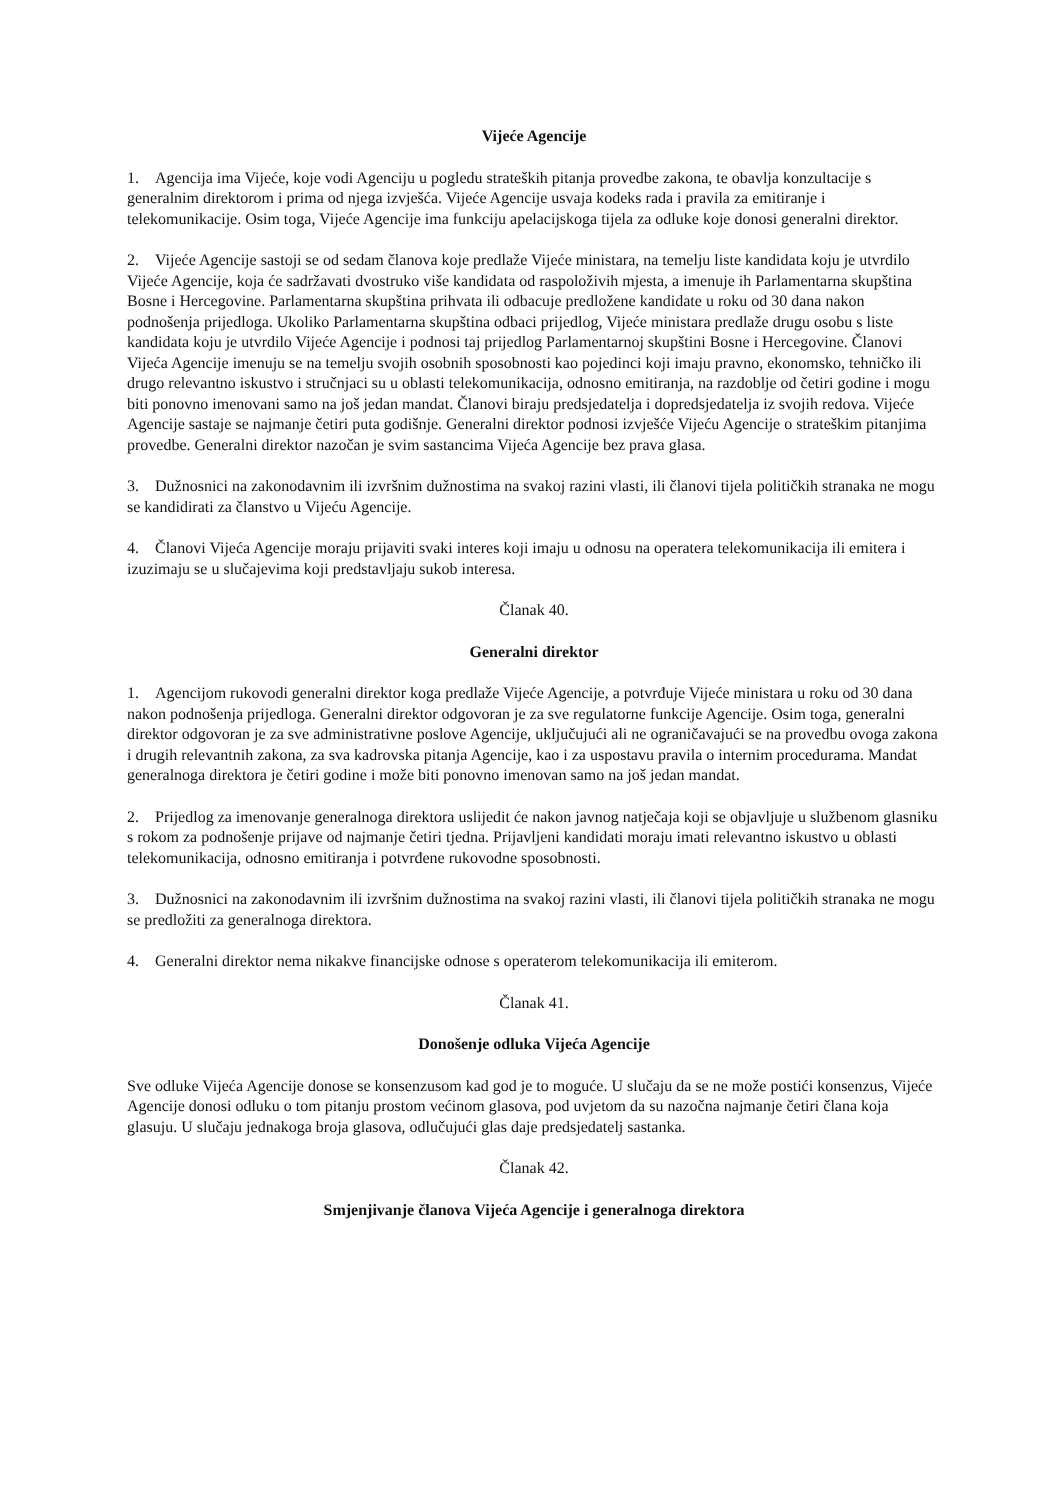Vijeće Agencije
1. Agencija ima Vijeće, koje vodi Agenciju u pogledu strateških pitanja provedbe zakona, te obavlja konzultacije s generalnim direktorom i prima od njega izvješća. Vijeće Agencije usvaja kodeks rada i pravila za emitiranje i telekomunikacije. Osim toga, Vijeće Agencije ima funkciju apelacijskoga tijela za odluke koje donosi generalni direktor.
2. Vijeće Agencije sastoji se od sedam članova koje predlaže Vijeće ministara, na temelju liste kandidata koju je utvrdilo Vijeće Agencije, koja će sadržavati dvostruko više kandidata od raspoloživih mjesta, a imenuje ih Parlamentarna skupština Bosne i Hercegovine. Parlamentarna skupština prihvata ili odbacuje predložene kandidate u roku od 30 dana nakon podnošenja prijedloga. Ukoliko Parlamentarna skupština odbaci prijedlog, Vijeće ministara predlaže drugu osobu s liste kandidata koju je utvrdilo Vijeće Agencije i podnosi taj prijedlog Parlamentarnoj skupštini Bosne i Hercegovine. Članovi Vijeća Agencije imenuju se na temelju svojih osobnih sposobnosti kao pojedinci koji imaju pravno, ekonomsko, tehničko ili drugo relevantno iskustvo i stručnjaci su u oblasti telekomunikacija, odnosno emitiranja, na razdoblje od četiri godine i mogu biti ponovno imenovani samo na još jedan mandat. Članovi biraju predsjedatelja i dopredsjedatelja iz svojih redova. Vijeće Agencije sastaje se najmanje četiri puta godišnje. Generalni direktor podnosi izvješće Vijeću Agencije o strateškim pitanjima provedbe. Generalni direktor nazočan je svim sastancima Vijeća Agencije bez prava glasa.
3. Dužnosnici na zakonodavnim ili izvršnim dužnostima na svakoj razini vlasti, ili članovi tijela političkih stranaka ne mogu se kandidirati za članstvo u Vijeću Agencije.
4. Članovi Vijeća Agencije moraju prijaviti svaki interes koji imaju u odnosu na operatera telekomunikacija ili emitera i izuzimaju se u slučajevima koji predstavljaju sukob interesa.
Članak 40.
Generalni direktor
1. Agencijom rukovodi generalni direktor koga predlaže Vijeće Agencije, a potvrđuje Vijeće ministara u roku od 30 dana nakon podnošenja prijedloga. Generalni direktor odgovoran je za sve regulatorne funkcije Agencije. Osim toga, generalni direktor odgovoran je za sve administrativne poslove Agencije, uključujući ali ne ograničavajući se na provedbu ovoga zakona i drugih relevantnih zakona, za sva kadrovska pitanja Agencije, kao i za uspostavu pravila o internim procedurama. Mandat generalnoga direktora je četiri godine i može biti ponovno imenovan samo na još jedan mandat.
2. Prijedlog za imenovanje generalnoga direktora uslijedit će nakon javnog natječaja koji se objavljuje u službenom glasniku s rokom za podnošenje prijave od najmanje četiri tjedna. Prijavljeni kandidati moraju imati relevantno iskustvo u oblasti telekomunikacija, odnosno emitiranja i potvrđene rukovodne sposobnosti.
3. Dužnosnici na zakonodavnim ili izvršnim dužnostima na svakoj razini vlasti, ili članovi tijela političkih stranaka ne mogu se predložiti za generalnoga direktora.
4. Generalni direktor nema nikakve financijske odnose s operaterom telekomunikacija ili emiterom.
Članak 41.
Donošenje odluka Vijeća Agencije
Sve odluke Vijeća Agencije donose se konsenzusom kad god je to moguće. U slučaju da se ne može postići konsenzus, Vijeće Agencije donosi odluku o tom pitanju prostom većinom glasova, pod uvjetom da su nazočna najmanje četiri člana koja glasuju. U slučaju jednakoga broja glasova, odlučujući glas daje predsjedatelj sastanka.
Članak 42.
Smjenjivanje članova Vijeća Agencije i generalnoga direktora